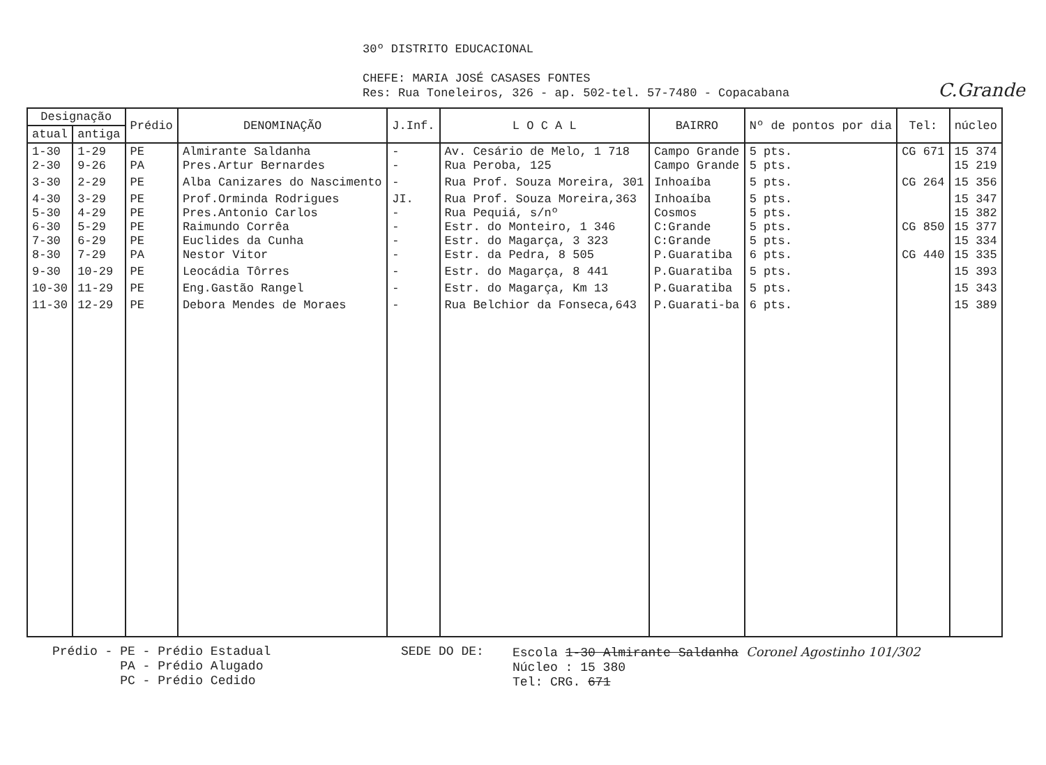30º DISTRITO EDUCACIONAL
CHEFE: MARIA JOSÉ CASASES FONTES
Res: Rua Toneleiros, 326 - ap. 502-tel. 57-7480 - Copacabana
C.Grande
| Designação | | Prédio | DENOMINAÇÃO | J.Inf. | L O C A L | BAIRRO | Nº de pontos por dia | Tel: | núcleo |
| --- | --- | --- | --- | --- | --- | --- | --- | --- | --- |
| atual | antiga | | | | | | | | |
| 1-30 2-30 | 1-29 9-26 | PE PA | Almirante Saldanha Pres.Artur Bernardes | - - | Av. Cesário de Melo, 1 718 Rua Peroba, 125 | Campo Grande Campo Grande | 5 pts. 5 pts. | CG 671 | 15 374 15 219 |
| 3-30 | 2-29 | PE | Alba Canizares do Nascimento | - | Rua Prof. Souza Moreira, 301 | Inhoaíba | 5 pts. | CG 264 | 15 356 |
| 4-30 5-30 6-30 7-30 8-30 | 3-29 4-29 5-29 6-29 7-29 | PE PE PE PE PA | Prof.Orminda Rodrigues Pres.Antonio Carlos Raimundo Corrêa Euclides da Cunha Nestor Vitor | JI. - - - - | Rua Prof. Souza Moreira,363 Rua Pequiá, s/nº Estr. do Monteiro, 1 346 Estr. do Magarça, 3 323 Estr. da Pedra, 8 505 | Inhoaíba Cosmos C:Grande C:Grande P.Guaratiba | 5 pts. 5 pts. 5 pts. 5 pts. 6 pts. | CG 850 CG 440 | 15 347 15 382 15 377 15 334 15 335 |
| 9-30 | 10-29 | PE | Leocádia Tôrres | - | Estr. do Magarça, 8 441 | P.Guaratiba | 5 pts. | | 15 393 |
| 10-30 | 11-29 | PE | Eng.Gastão Rangel | - | Estr. do Magarça, Km 13 | P.Guaratiba | 5 pts. | | 15 343 |
| 11-30 | 12-29 | PE | Debora Mendes de Moraes | - | Rua Belchior da Fonseca,643 | P.Guarati-ba | 6 pts. | | 15 389 |
Prédio - PE - Prédio Estadual
PA - Prédio Alugado
PC - Prédio Cedido
SEDE DO DE: Escola 1-30 Almirante Saldanha Coronel Agostinho 101/302
Núcleo : 15 380
Tel: CRG. 671